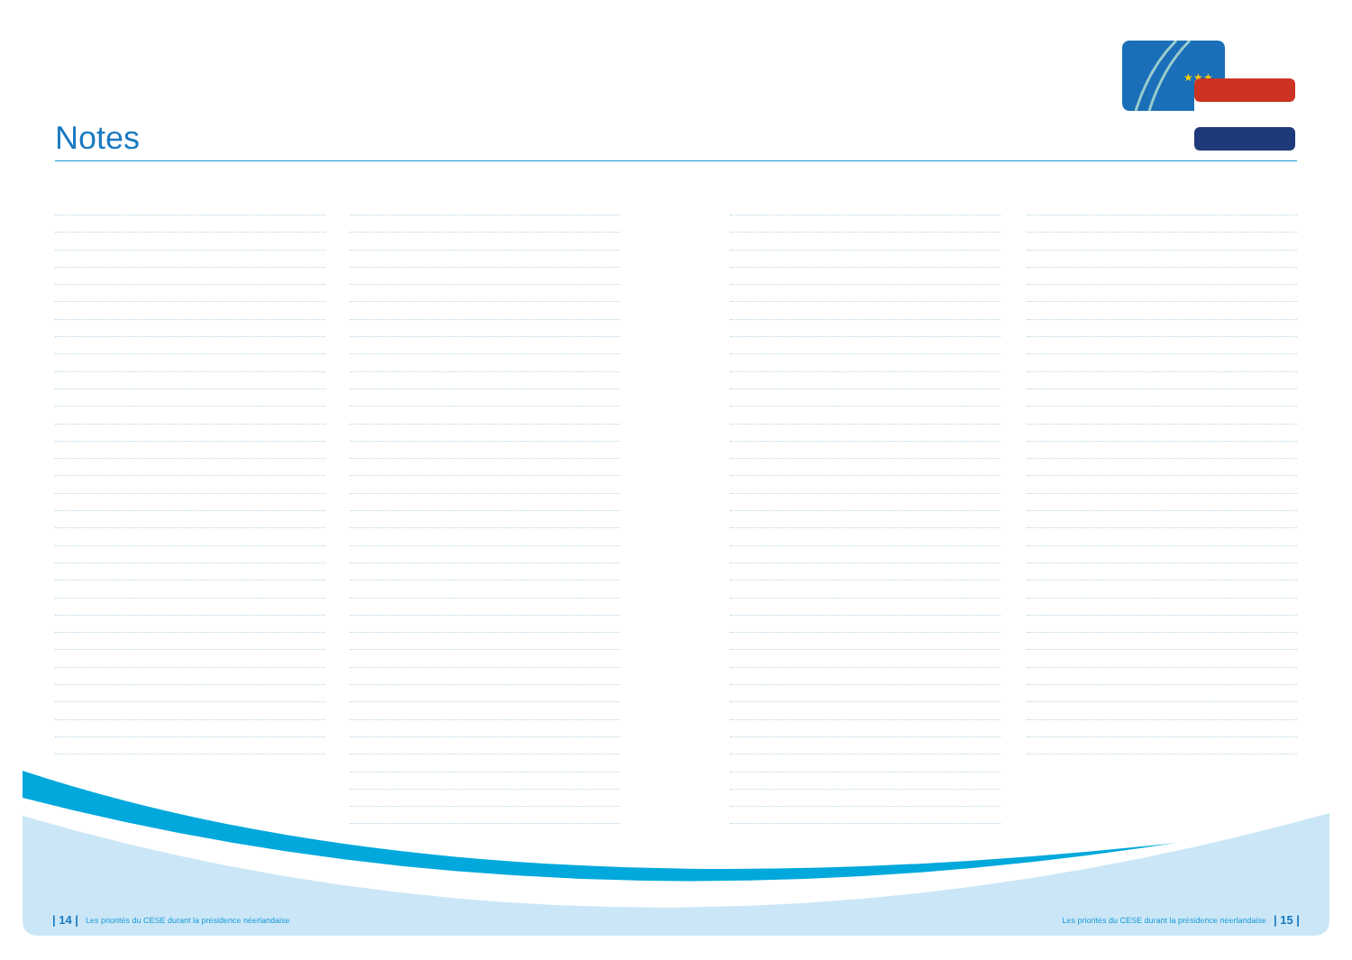Notes
★★★
| 14 | Les priorités du CESE durant la présidence néerlandaise
Les priorités du CESE durant la présidence néerlandaise | 15 |